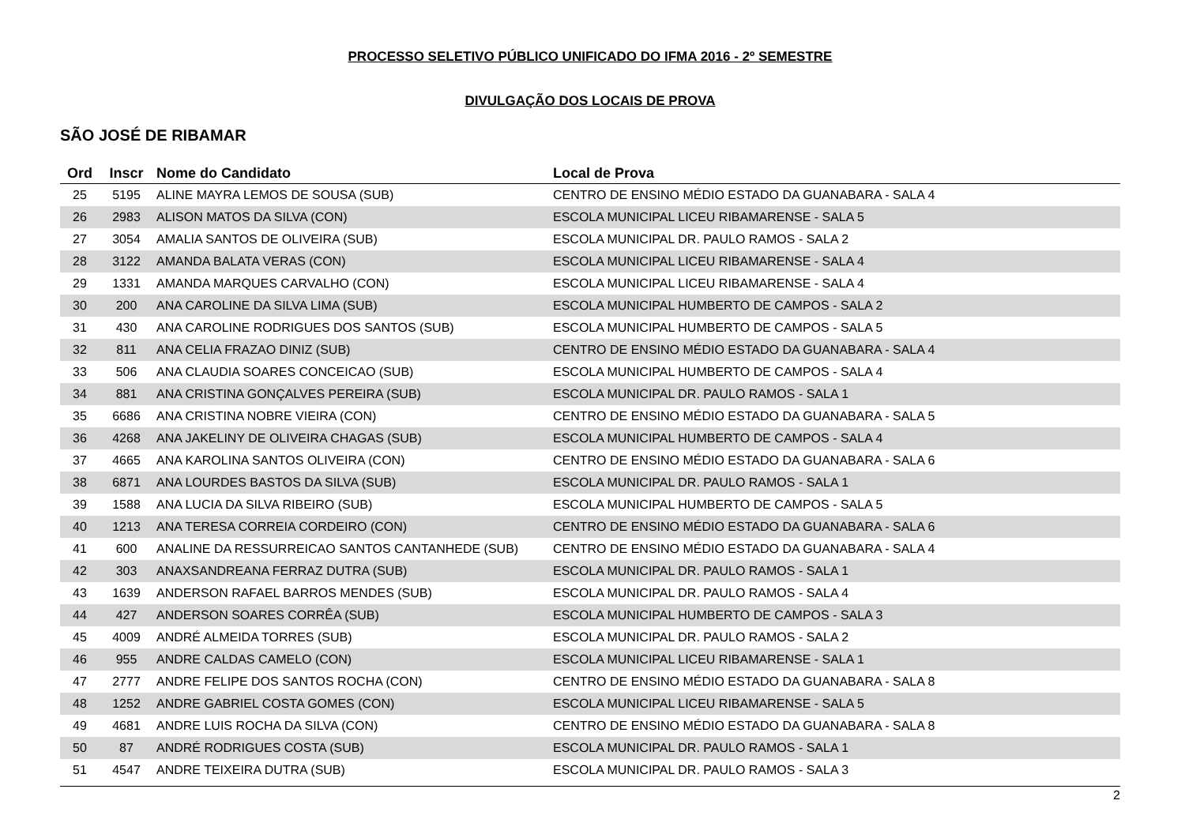PROCESSO SELETIVO PÚBLICO UNIFICADO DO IFMA 2016 - 2º SEMESTRE
DIVULGAÇÃO DOS LOCAIS DE PROVA
SÃO JOSÉ DE RIBAMAR
| Ord | Inscr | Nome do Candidato | Local de Prova |
| --- | --- | --- | --- |
| 25 | 5195 | ALINE MAYRA LEMOS DE SOUSA (SUB) | CENTRO DE ENSINO MÉDIO ESTADO DA GUANABARA - SALA 4 |
| 26 | 2983 | ALISON MATOS DA SILVA (CON) | ESCOLA MUNICIPAL LICEU RIBAMARENSE - SALA 5 |
| 27 | 3054 | AMALIA SANTOS DE OLIVEIRA (SUB) | ESCOLA MUNICIPAL DR. PAULO RAMOS - SALA 2 |
| 28 | 3122 | AMANDA BALATA VERAS (CON) | ESCOLA MUNICIPAL LICEU RIBAMARENSE - SALA 4 |
| 29 | 1331 | AMANDA MARQUES CARVALHO (CON) | ESCOLA MUNICIPAL LICEU RIBAMARENSE - SALA 4 |
| 30 | 200 | ANA CAROLINE DA SILVA LIMA (SUB) | ESCOLA MUNICIPAL HUMBERTO DE CAMPOS - SALA 2 |
| 31 | 430 | ANA CAROLINE RODRIGUES DOS SANTOS (SUB) | ESCOLA MUNICIPAL HUMBERTO DE CAMPOS - SALA 5 |
| 32 | 811 | ANA CELIA FRAZAO DINIZ (SUB) | CENTRO DE ENSINO MÉDIO ESTADO DA GUANABARA - SALA 4 |
| 33 | 506 | ANA CLAUDIA SOARES CONCEICAO (SUB) | ESCOLA MUNICIPAL HUMBERTO DE CAMPOS - SALA 4 |
| 34 | 881 | ANA CRISTINA GONÇALVES PEREIRA (SUB) | ESCOLA MUNICIPAL DR. PAULO RAMOS - SALA 1 |
| 35 | 6686 | ANA CRISTINA NOBRE VIEIRA (CON) | CENTRO DE ENSINO MÉDIO ESTADO DA GUANABARA - SALA 5 |
| 36 | 4268 | ANA JAKELINY DE OLIVEIRA CHAGAS (SUB) | ESCOLA MUNICIPAL HUMBERTO DE CAMPOS - SALA 4 |
| 37 | 4665 | ANA KAROLINA SANTOS OLIVEIRA (CON) | CENTRO DE ENSINO MÉDIO ESTADO DA GUANABARA - SALA 6 |
| 38 | 6871 | ANA LOURDES BASTOS DA SILVA (SUB) | ESCOLA MUNICIPAL DR. PAULO RAMOS - SALA 1 |
| 39 | 1588 | ANA LUCIA DA SILVA RIBEIRO (SUB) | ESCOLA MUNICIPAL HUMBERTO DE CAMPOS - SALA 5 |
| 40 | 1213 | ANA TERESA CORREIA CORDEIRO (CON) | CENTRO DE ENSINO MÉDIO ESTADO DA GUANABARA - SALA 6 |
| 41 | 600 | ANALINE DA RESSURREICAO SANTOS CANTANHEDE (SUB) | CENTRO DE ENSINO MÉDIO ESTADO DA GUANABARA - SALA 4 |
| 42 | 303 | ANAXSANDREANA FERRAZ DUTRA (SUB) | ESCOLA MUNICIPAL DR. PAULO RAMOS - SALA 1 |
| 43 | 1639 | ANDERSON RAFAEL BARROS MENDES (SUB) | ESCOLA MUNICIPAL DR. PAULO RAMOS - SALA 4 |
| 44 | 427 | ANDERSON SOARES CORRÊA (SUB) | ESCOLA MUNICIPAL HUMBERTO DE CAMPOS - SALA 3 |
| 45 | 4009 | ANDRÉ ALMEIDA TORRES (SUB) | ESCOLA MUNICIPAL DR. PAULO RAMOS - SALA 2 |
| 46 | 955 | ANDRE CALDAS CAMELO (CON) | ESCOLA MUNICIPAL LICEU RIBAMARENSE - SALA 1 |
| 47 | 2777 | ANDRE FELIPE DOS SANTOS ROCHA (CON) | CENTRO DE ENSINO MÉDIO ESTADO DA GUANABARA - SALA 8 |
| 48 | 1252 | ANDRE GABRIEL COSTA GOMES (CON) | ESCOLA MUNICIPAL LICEU RIBAMARENSE - SALA 5 |
| 49 | 4681 | ANDRE LUIS ROCHA DA SILVA (CON) | CENTRO DE ENSINO MÉDIO ESTADO DA GUANABARA - SALA 8 |
| 50 | 87 | ANDRÉ RODRIGUES COSTA (SUB) | ESCOLA MUNICIPAL DR. PAULO RAMOS - SALA 1 |
| 51 | 4547 | ANDRE TEIXEIRA DUTRA (SUB) | ESCOLA MUNICIPAL DR. PAULO RAMOS - SALA 3 |
2